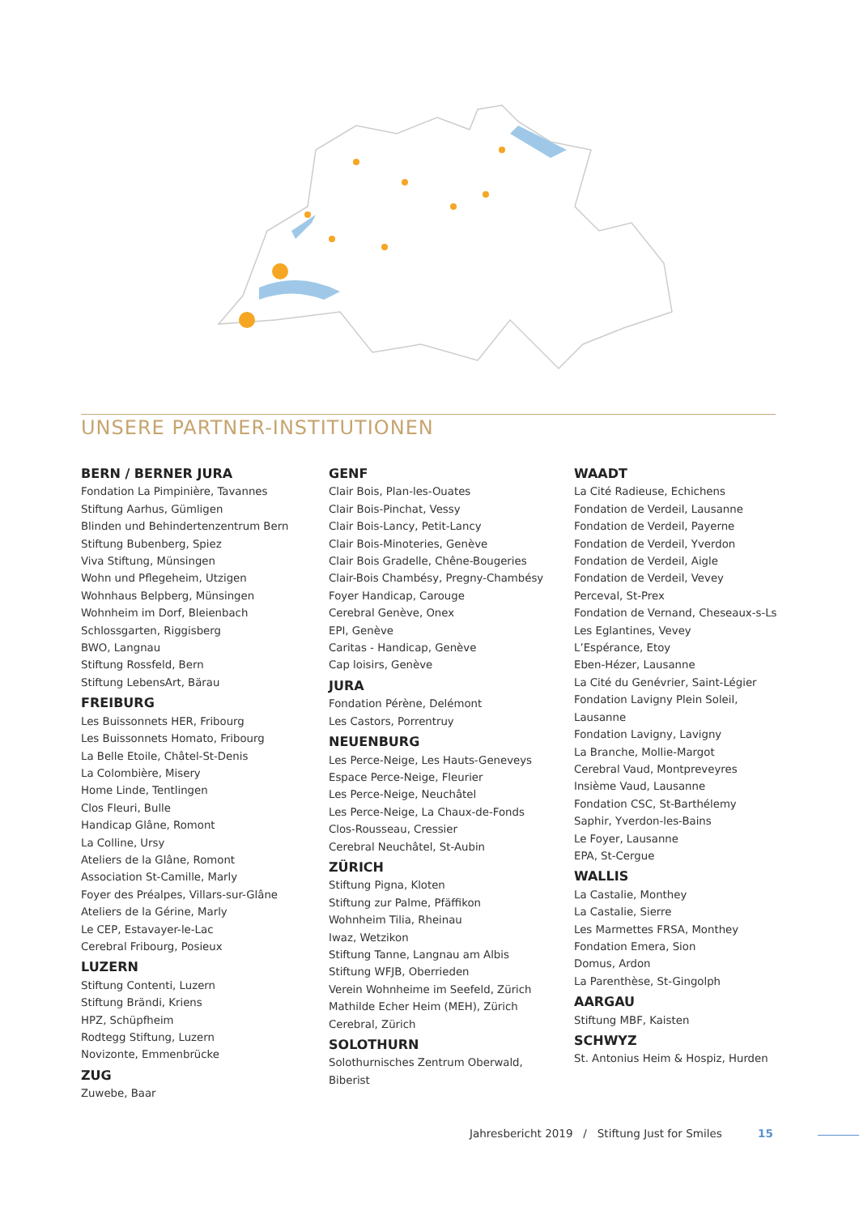UNSERE PARTNER-INSTITUTIONEN
BERN / BERNER JURA
Fondation La Pimpinière, Tavannes
Stiftung Aarhus, Gümligen
Blinden und Behindertenzentrum Bern
Stiftung Bubenberg, Spiez
Viva Stiftung, Münsingen
Wohn und Pflegeheim, Utzigen
Wohnhaus Belpberg, Münsingen
Wohnheim im Dorf, Bleienbach
Schlossgarten, Riggisberg
BWO, Langnau
Stiftung Rossfeld, Bern
Stiftung LebensArt, Bärau
FREIBURG
Les Buissonnets HER, Fribourg
Les Buissonnets Homato, Fribourg
La Belle Etoile, Châtel-St-Denis
La Colombière, Misery
Home Linde, Tentlingen
Clos Fleuri, Bulle
Handicap Glâne, Romont
La Colline, Ursy
Ateliers de la Glâne, Romont
Association St-Camille, Marly
Foyer des Préalpes, Villars-sur-Glâne
Ateliers de la Gérine, Marly
Le CEP, Estavayer-le-Lac
Cerebral Fribourg, Posieux
LUZERN
Stiftung Contenti, Luzern
Stiftung Brändi, Kriens
HPZ, Schüpfheim
Rodtegg Stiftung, Luzern
Novizonte, Emmenbrücke
ZUG
Zuwebe, Baar
GENF
Clair Bois, Plan-les-Ouates
Clair Bois-Pinchat, Vessy
Clair Bois-Lancy, Petit-Lancy
Clair Bois-Minoteries, Genève
Clair Bois Gradelle, Chêne-Bougeries
Clair-Bois Chambésy, Pregny-Chambésy
Foyer Handicap, Carouge
Cerebral Genève, Onex
EPI, Genève
Caritas - Handicap, Genève
Cap loisirs, Genève
JURA
Fondation Pérène, Delémont
Les Castors, Porrentruy
NEUENBURG
Les Perce-Neige, Les Hauts-Geneveys
Espace Perce-Neige, Fleurier
Les Perce-Neige, Neuchâtel
Les Perce-Neige, La Chaux-de-Fonds
Clos-Rousseau, Cressier
Cerebral Neuchâtel, St-Aubin
ZÜRICH
Stiftung Pigna, Kloten
Stiftung zur Palme, Pfäffikon
Wohnheim Tilia, Rheinau
Iwaz, Wetzikon
Stiftung Tanne, Langnau am Albis
Stiftung WFJB, Oberrieden
Verein Wohnheime im Seefeld, Zürich
Mathilde Echer Heim (MEH), Zürich
Cerebral, Zürich
SOLOTHURN
Solothurnisches Zentrum Oberwald,
Biberist
WAADT
La Cité Radieuse, Echichens
Fondation de Verdeil, Lausanne
Fondation de Verdeil, Payerne
Fondation de Verdeil, Yverdon
Fondation de Verdeil, Aigle
Fondation de Verdeil, Vevey
Perceval, St-Prex
Fondation de Vernand, Cheseaux-s-Ls
Les Eglantines, Vevey
L’Espérance, Etoy
Eben-Hézer, Lausanne
La Cité du Genévrier, Saint-Légier
Fondation Lavigny Plein Soleil, Lausanne
Fondation Lavigny, Lavigny
La Branche, Mollie-Margot
Cerebral Vaud, Montpreveyres
Insième Vaud, Lausanne
Fondation CSC, St-Barthélemy
Saphir, Yverdon-les-Bains
Le Foyer, Lausanne
EPA, St-Cergue
WALLIS
La Castalie, Monthey
La Castalie, Sierre
Les Marmettes FRSA, Monthey
Fondation Emera, Sion
Domus, Ardon
La Parenthèse, St-Gingolph
AARGAU
Stiftung MBF, Kaisten
SCHWYZ
St. Antonius Heim & Hospiz, Hurden
Jahresbericht 2019 / Stiftung Just for Smiles 15